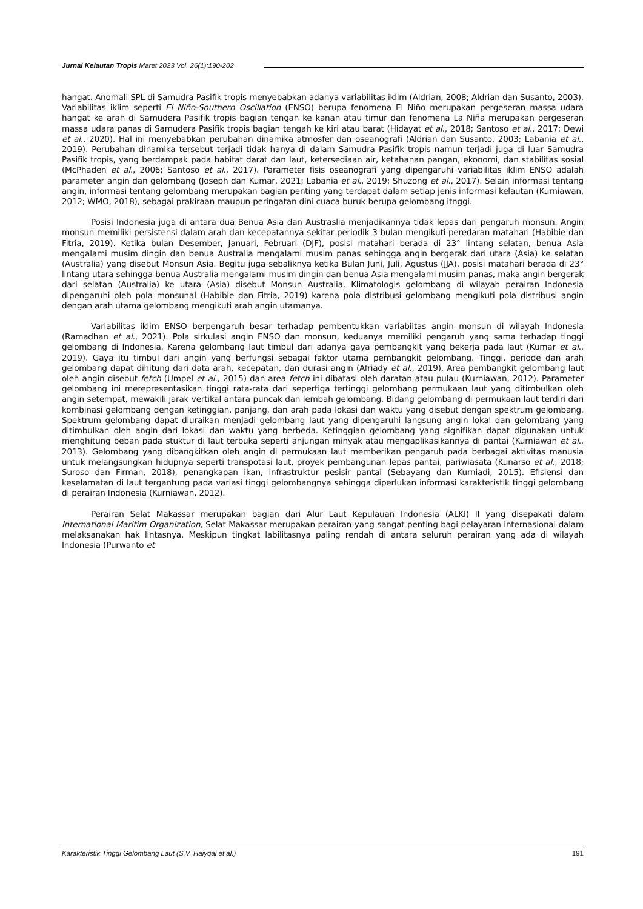Jurnal Kelautan Tropis Maret 2023 Vol. 26(1):190-202
hangat. Anomali SPL di Samudra Pasifik tropis menyebabkan adanya variabilitas iklim (Aldrian, 2008; Aldrian dan Susanto, 2003). Variabilitas iklim seperti El Niño-Southern Oscillation (ENSO) berupa fenomena El Niño merupakan pergeseran massa udara hangat ke arah di Samudera Pasifik tropis bagian tengah ke kanan atau timur dan fenomena La Niña merupakan pergeseran massa udara panas di Samudera Pasifik tropis bagian tengah ke kiri atau barat (Hidayat et al., 2018; Santoso et al., 2017; Dewi et al., 2020). Hal ini menyebabkan perubahan dinamika atmosfer dan oseanografi (Aldrian dan Susanto, 2003; Labania et al., 2019). Perubahan dinamika tersebut terjadi tidak hanya di dalam Samudra Pasifik tropis namun terjadi juga di luar Samudra Pasifik tropis, yang berdampak pada habitat darat dan laut, ketersediaan air, ketahanan pangan, ekonomi, dan stabilitas sosial (McPhaden et al., 2006; Santoso et al., 2017). Parameter fisis oseanografi yang dipengaruhi variabilitas iklim ENSO adalah parameter angin dan gelombang (Joseph dan Kumar, 2021; Labania et al., 2019; Shuzong et al., 2017). Selain informasi tentang angin, informasi tentang gelombang merupakan bagian penting yang terdapat dalam setiap jenis informasi kelautan (Kurniawan, 2012; WMO, 2018), sebagai prakiraan maupun peringatan dini cuaca buruk berupa gelombang itnggi.
Posisi Indonesia juga di antara dua Benua Asia dan Austraslia menjadikannya tidak lepas dari pengaruh monsun. Angin monsun memiliki persistensi dalam arah dan kecepatannya sekitar periodik 3 bulan mengikuti peredaran matahari (Habibie dan Fitria, 2019). Ketika bulan Desember, Januari, Februari (DJF), posisi matahari berada di 23° lintang selatan, benua Asia mengalami musim dingin dan benua Australia mengalami musim panas sehingga angin bergerak dari utara (Asia) ke selatan (Australia) yang disebut Monsun Asia. Begitu juga sebaliknya ketika Bulan Juni, Juli, Agustus (JJA), posisi matahari berada di 23° lintang utara sehingga benua Australia mengalami musim dingin dan benua Asia mengalami musim panas, maka angin bergerak dari selatan (Australia) ke utara (Asia) disebut Monsun Australia. Klimatologis gelombang di wilayah perairan Indonesia dipengaruhi oleh pola monsunal (Habibie dan Fitria, 2019) karena pola distribusi gelombang mengikuti pola distribusi angin dengan arah utama gelombang mengikuti arah angin utamanya.
Variabilitas iklim ENSO berpengaruh besar terhadap pembentukkan variabiitas angin monsun di wilayah Indonesia (Ramadhan et al., 2021). Pola sirkulasi angin ENSO dan monsun, keduanya memiliki pengaruh yang sama terhadap tinggi gelombang di Indonesia. Karena gelombang laut timbul dari adanya gaya pembangkit yang bekerja pada laut (Kumar et al., 2019). Gaya itu timbul dari angin yang berfungsi sebagai faktor utama pembangkit gelombang. Tinggi, periode dan arah gelombang dapat dihitung dari data arah, kecepatan, dan durasi angin (Afriady et al., 2019). Area pembangkit gelombang laut oleh angin disebut fetch (Umpel et al., 2015) dan area fetch ini dibatasi oleh daratan atau pulau (Kurniawan, 2012). Parameter gelombang ini merepresentasikan tinggi rata-rata dari sepertiga tertinggi gelombang permukaan laut yang ditimbulkan oleh angin setempat, mewakili jarak vertikal antara puncak dan lembah gelombang. Bidang gelombang di permukaan laut terdiri dari kombinasi gelombang dengan ketinggian, panjang, dan arah pada lokasi dan waktu yang disebut dengan spektrum gelombang. Spektrum gelombang dapat diuraikan menjadi gelombang laut yang dipengaruhi langsung angin lokal dan gelombang yang ditimbulkan oleh angin dari lokasi dan waktu yang berbeda. Ketinggian gelombang yang signifikan dapat digunakan untuk menghitung beban pada stuktur di laut terbuka seperti anjungan minyak atau mengaplikasikannya di pantai (Kurniawan et al., 2013). Gelombang yang dibangkitkan oleh angin di permukaan laut memberikan pengaruh pada berbagai aktivitas manusia untuk melangsungkan hidupnya seperti transpotasi laut, proyek pembangunan lepas pantai, pariwiasata (Kunarso et al., 2018; Suroso dan Firman, 2018), penangkapan ikan, infrastruktur pesisir pantai (Sebayang dan Kurniadi, 2015). Efisiensi dan keselamatan di laut tergantung pada variasi tinggi gelombangnya sehingga diperlukan informasi karakteristik tinggi gelombang di perairan Indonesia (Kurniawan, 2012).
Perairan Selat Makassar merupakan bagian dari Alur Laut Kepulauan Indonesia (ALKI) II yang disepakati dalam International Maritim Organization, Selat Makassar merupakan perairan yang sangat penting bagi pelayaran internasional dalam melaksanakan hak lintasnya. Meskipun tingkat labilitasnya paling rendah di antara seluruh perairan yang ada di wilayah Indonesia (Purwanto et
Karakteristik Tinggi Gelombang Laut (S.V. Haiyqal et al.) 191